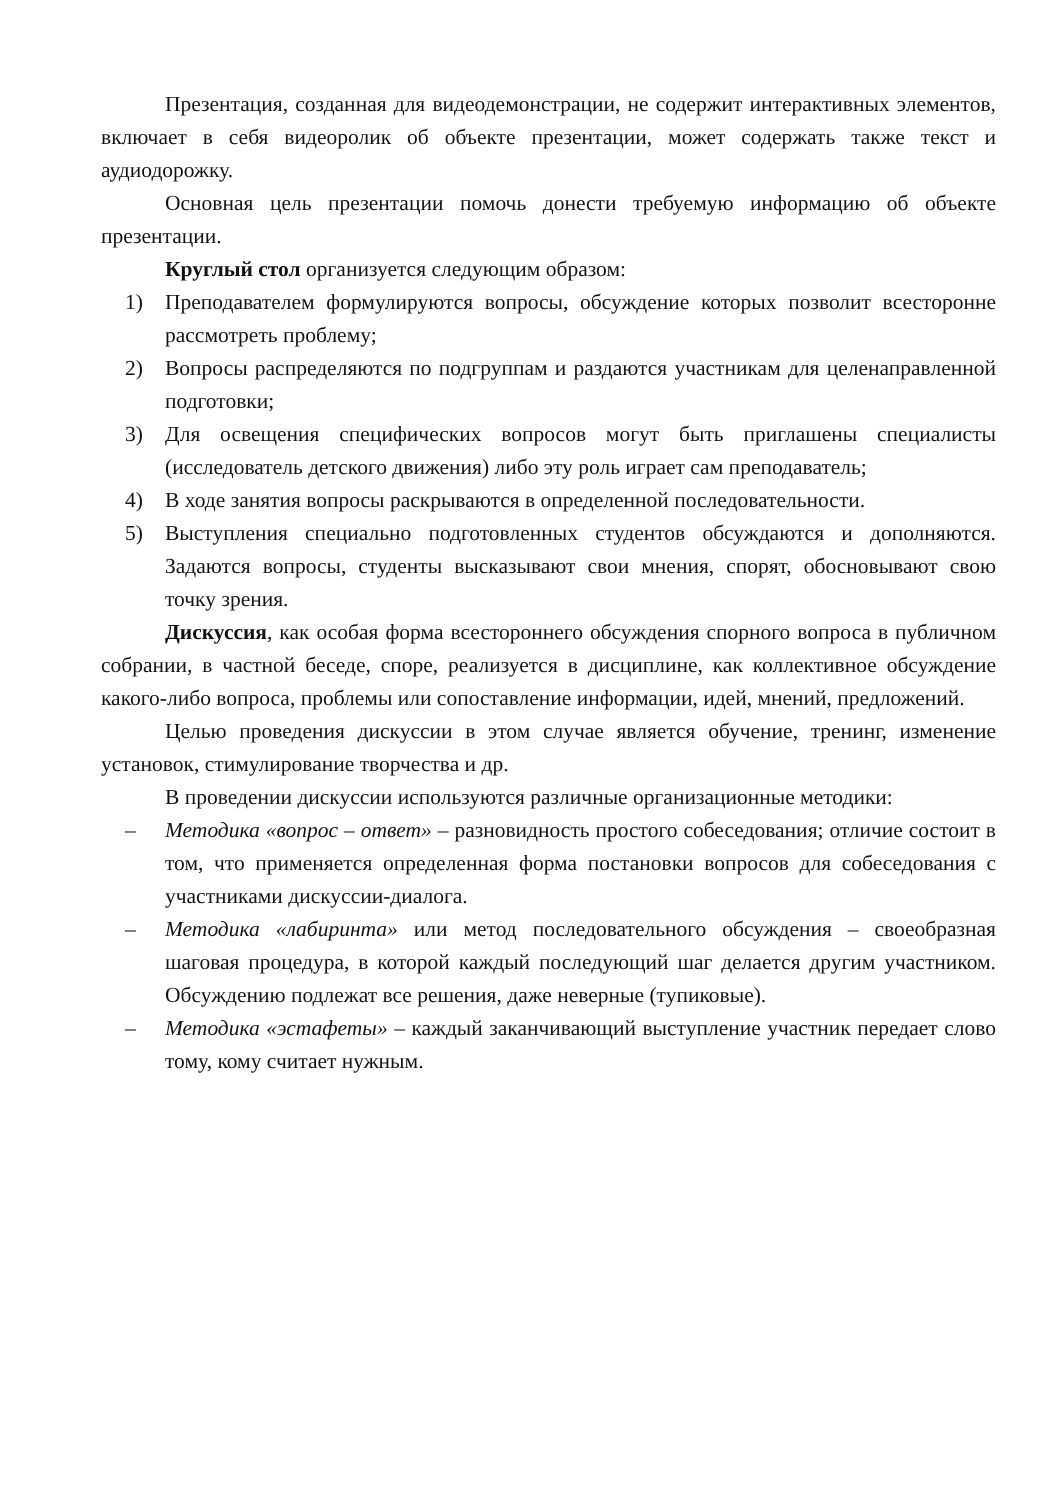Презентация, созданная для видеодемонстрации, не содержит интерактивных элементов, включает в себя видеоролик об объекте презентации, может содержать также текст и аудиодорожку.
Основная цель презентации помочь донести требуемую информацию об объекте презентации.
Круглый стол организуется следующим образом:
1) Преподавателем формулируются вопросы, обсуждение которых позволит всесторонне рассмотреть проблему;
2) Вопросы распределяются по подгруппам и раздаются участникам для целенаправленной подготовки;
3) Для освещения специфических вопросов могут быть приглашены специалисты (исследователь детского движения) либо эту роль играет сам преподаватель;
4) В ходе занятия вопросы раскрываются в определенной последовательности.
5) Выступления специально подготовленных студентов обсуждаются и дополняются. Задаются вопросы, студенты высказывают свои мнения, спорят, обосновывают свою точку зрения.
Дискуссия, как особая форма всестороннего обсуждения спорного вопроса в публичном собрании, в частной беседе, споре, реализуется в дисциплине, как коллективное обсуждение какого-либо вопроса, проблемы или сопоставление информации, идей, мнений, предложений.
Целью проведения дискуссии в этом случае является обучение, тренинг, изменение установок, стимулирование творчества и др.
В проведении дискуссии используются различные организационные методики:
– Методика «вопрос – ответ» – разновидность простого собеседования; отличие состоит в том, что применяется определенная форма постановки вопросов для собеседования с участниками дискуссии-диалога.
– Методика «лабиринта» или метод последовательного обсуждения – своеобразная шаговая процедура, в которой каждый последующий шаг делается другим участником. Обсуждению подлежат все решения, даже неверные (тупиковые).
– Методика «эстафеты» – каждый заканчивающий выступление участник передает слово тому, кому считает нужным.